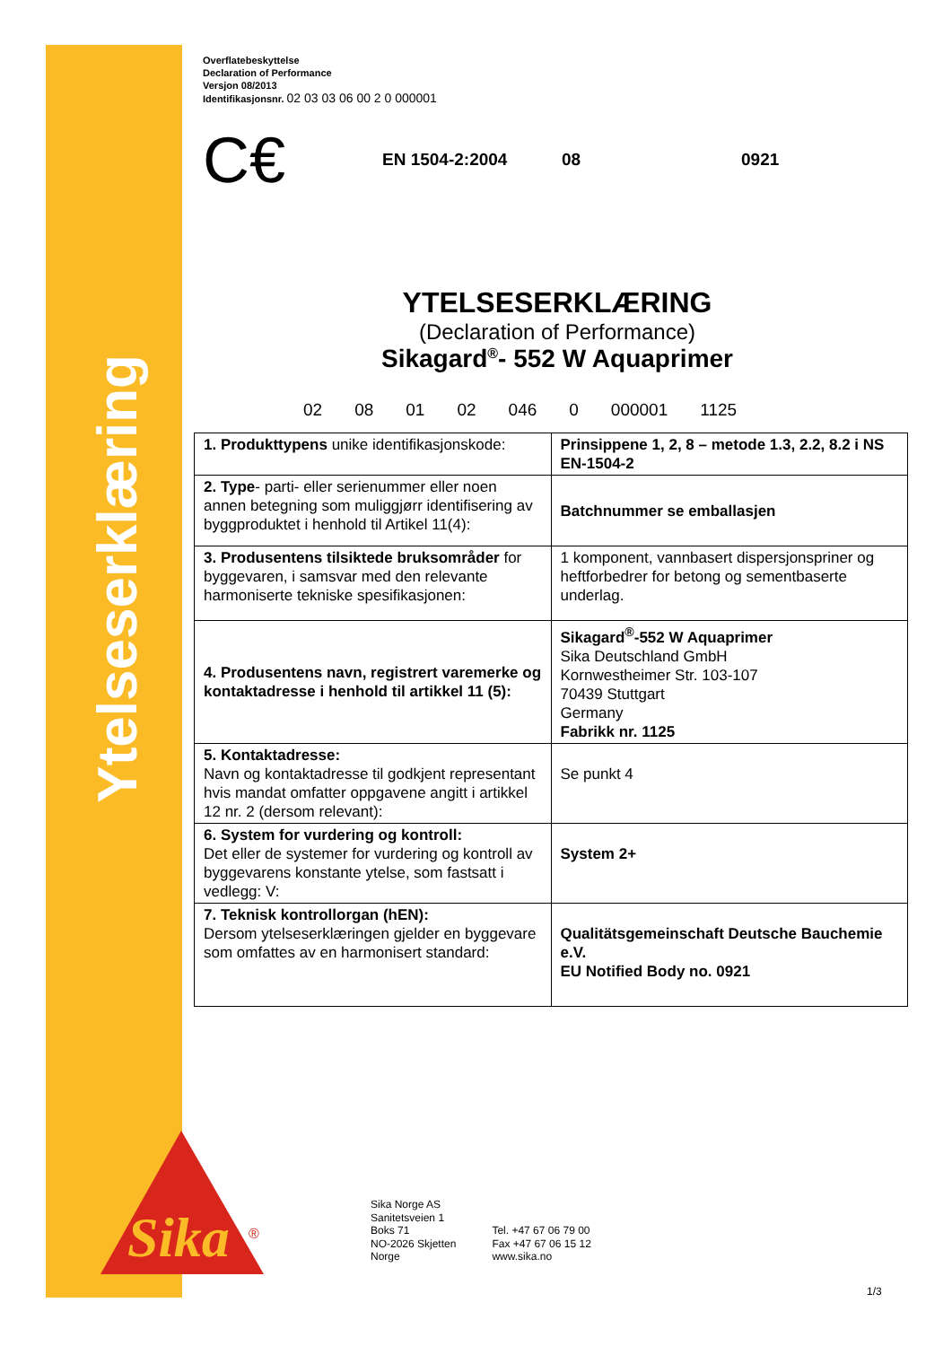Ytelseserklæring
Sika
®
Overflatebeskyttelse
Declaration of Performance
Versjon 08/2013
Identifikasjonsnr. 02 03 03 06 00 2 0 000001
C€ EN 1504-2:2004 08 0921
YTELSESERKLÆRING
(Declaration of Performance)
Sikagard<sup>®</sup>- 552 W Aquaprimer
02 08 01 02 046 0 000001 1125
| 1. Produkttypens unike identifikasjonskode: | Prinsippene 1, 2, 8 – metode 1.3, 2.2, 8.2 i NS EN-1504-2 |
| 2. Type - parti- eller serienummer eller noen annen betegning som muliggjørr identifisering av byggproduktet i henhold til Artikel 11(4): | Batchnummer se emballasjen |
| 3. Produsentens tilsiktede bruksområder for byggevaren, i samsvar med den relevante harmoniserte tekniske spesifikasjonen: | 1 komponent, vannbasert dispersjonspriner og heftforbedrer for betong og sementbaserte underlag. |
| 4. Produsentens navn, registrert varemerke og kontaktadresse i henhold til artikkel 11 (5): | Sikagard<sup>®</sup>-552 W Aquaprimer Sika Deutschland GmbH Kornwestheimer Str. 103-107 70439 Stuttgart Germany Fabrikk nr. 1125 |
| 5. Kontaktadresse: Navn og kontaktadresse til godkjent representant hvis mandat omfatter oppgavene angitt i artikkel 12 nr. 2 (dersom relevant): | Se punkt 4 |
| 6. System for vurdering og kontroll: Det eller de systemer for vurdering og kontroll av byggevarens konstante ytelse, som fastsatt i vedlegg: V: | System 2+ |
| 7. Teknisk kontrollorgan (hEN): Dersom ytelseserklæringen gjelder en byggevare som omfattes av en harmonisert standard: | Qualitätsgemeinschaft Deutsche Bauchemie e.V. EU Notified Body no. 0921 |
Sika Norge AS
Sanitetsveien 1
Boks 71
NO-2026 Skjetten
Norge
Tel. +47 67 06 79 00
Fax +47 67 06 15 12
www.sika.no
1/3